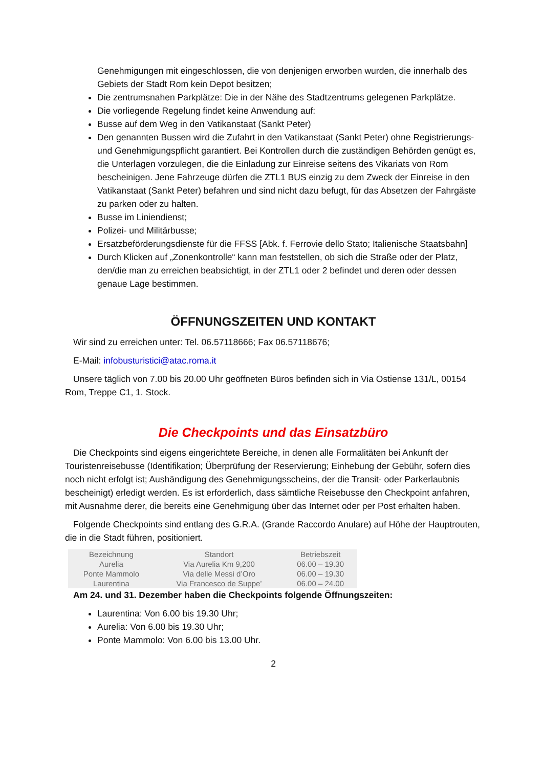Genehmigungen mit eingeschlossen, die von denjenigen erworben wurden, die innerhalb des Gebiets der Stadt Rom kein Depot besitzen;
Die zentrumsnahen Parkplätze: Die in der Nähe des Stadtzentrums gelegenen Parkplätze.
Die vorliegende Regelung findet keine Anwendung auf:
Busse auf dem Weg in den Vatikanstaat (Sankt Peter)
Den genannten Bussen wird die Zufahrt in den Vatikanstaat (Sankt Peter) ohne Registrierungs- und Genehmigungspflicht garantiert. Bei Kontrollen durch die zuständigen Behörden genügt es, die Unterlagen vorzulegen, die die Einladung zur Einreise seitens des Vikariats von Rom bescheinigen. Jene Fahrzeuge dürfen die ZTL1 BUS einzig zu dem Zweck der Einreise in den Vatikanstaat (Sankt Peter) befahren und sind nicht dazu befugt, für das Absetzen der Fahrgäste zu parken oder zu halten.
Busse im Liniendienst;
Polizei- und Militärbusse;
Ersatzbeförderungsdienste für die FFSS [Abk. f. Ferrovie dello Stato; Italienische Staatsbahn]
Durch Klicken auf „Zonenkontrolle“ kann man feststellen, ob sich die Straße oder der Platz, den/die man zu erreichen beabsichtigt, in der ZTL1 oder 2 befindet und deren oder dessen genaue Lage bestimmen.
ÖFFNUNGSZEITEN UND KONTAKT
Wir sind zu erreichen unter: Tel. 06.57118666; Fax 06.57118676;
E-Mail: infobusturistici@atac.roma.it
Unsere täglich von 7.00 bis 20.00 Uhr geöffneten Büros befinden sich in Via Ostiense 131/L, 00154 Rom, Treppe C1, 1. Stock.
Die Checkpoints und das Einsatzbüro
Die Checkpoints sind eigens eingerichtete Bereiche, in denen alle Formalitäten bei Ankunft der Touristenreisebusse (Identifikation; Überprüfung der Reservierung; Einhebung der Gebühr, sofern dies noch nicht erfolgt ist; Aushändigung des Genehmigungsscheins, der die Transit- oder Parkerlaubnis bescheinigt) erledigt werden. Es ist erforderlich, dass sämtliche Reisebusse den Checkpoint anfahren, mit Ausnahme derer, die bereits eine Genehmigung über das Internet oder per Post erhalten haben.
Folgende Checkpoints sind entlang des G.R.A. (Grande Raccordo Anulare) auf Höhe der Hauptrouten, die in die Stadt führen, positioniert.
| Bezeichnung | Standort | Betriebszeit |
| --- | --- | --- |
| Aurelia | Via Aurelia Km 9,200 | 06.00 – 19.30 |
| Ponte Mammolo | Via delle Messi d’Oro | 06.00 – 19.30 |
| Laurentina | Via Francesco de Suppe’ | 06.00 – 24.00 |
Am 24. und 31. Dezember haben die Checkpoints folgende Öffnungszeiten:
Laurentina: Von 6.00 bis 19.30 Uhr;
Aurelia: Von 6.00 bis 19.30 Uhr;
Ponte Mammolo: Von 6.00 bis 13.00 Uhr.
2